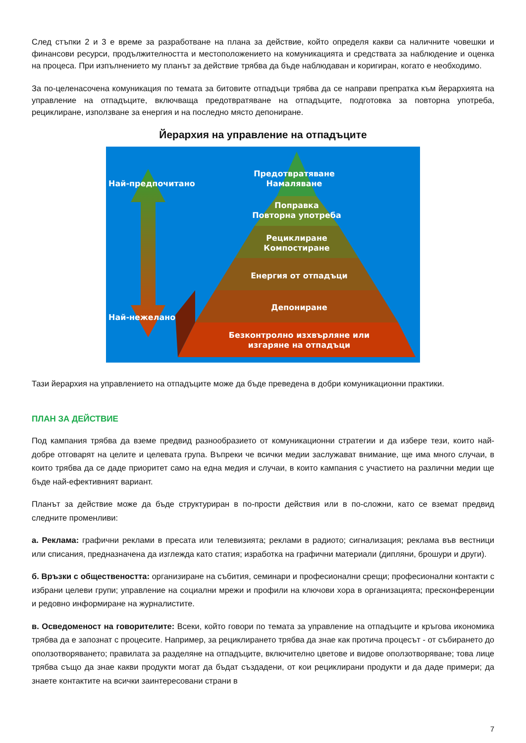След стъпки 2 и 3 е време за разработване на плана за действие, който определя какви са наличните човешки и финансови ресурси, продължителността и местоположението на комуникацията и средствата за наблюдение и оценка на процеса. При изпълнението му планът за действие трябва да бъде наблюдаван и коригиран, когато е необходимо.
За по-целенасочена комуникация по темата за битовите отпадъци трябва да се направи препратка към йерархията на управление на отпадъците, включваща предотвратяване на отпадъците, подготовка за повторна употреба, рециклиране, използване за енергия и на последно място депониране.
Йерархия на управление на отпадъците
Предотвратяване
Намаляване
Поправка
Повторна употреба
Рециклиране
Компостиране
Енергия от отпадъци
Депониране
Безконтролно изхвърляне или
изгаряне на отпадъци
Най-предпочитано
Най-нежелано
Тази йерархия на управлението на отпадъците може да бъде преведена в добри комуникационни практики.
ПЛАН ЗА ДЕЙСТВИЕ
Под кампания трябва да вземе предвид разнообразието от комуникационни стратегии и да избере тези, които най-добре отговарят на целите и целевата група. Въпреки че всички медии заслужават внимание, ще има много случаи, в които трябва да се даде приоритет само на една медия и случаи, в които кампания с участието на различни медии ще бъде най-ефективният вариант.
Планът за действие може да бъде структуриран в по-прости действия или в по-сложни, като се вземат предвид следните променливи:
а. Реклама: графични реклами в пресата или телевизията; реклами в радиото; сигнализация; реклама във вестници или списания, предназначена да изглежда като статия; изработка на графични материали (дипляни, брошури и други).
б. Връзки с обществеността: организиране на събития, семинари и професионални срещи; професионални контакти с избрани целеви групи; управление на социални мрежи и профили на ключови хора в организацията; пресконференции и редовно информиране на журналистите.
в. Осведоменост на говорителите: Всеки, който говори по темата за управление на отпадъците и кръгова икономика трябва да е запознат с процесите. Например, за рециклирането трябва да знае как протича процесът - от събирането до оползотворяването; правилата за разделяне на отпадъците, включително цветове и видове оползотворяване; това лице трябва също да знае какви продукти могат да бъдат създадени, от кои рециклирани продукти и да даде примери; да знаете контактите на всички заинтересовани страни в
7